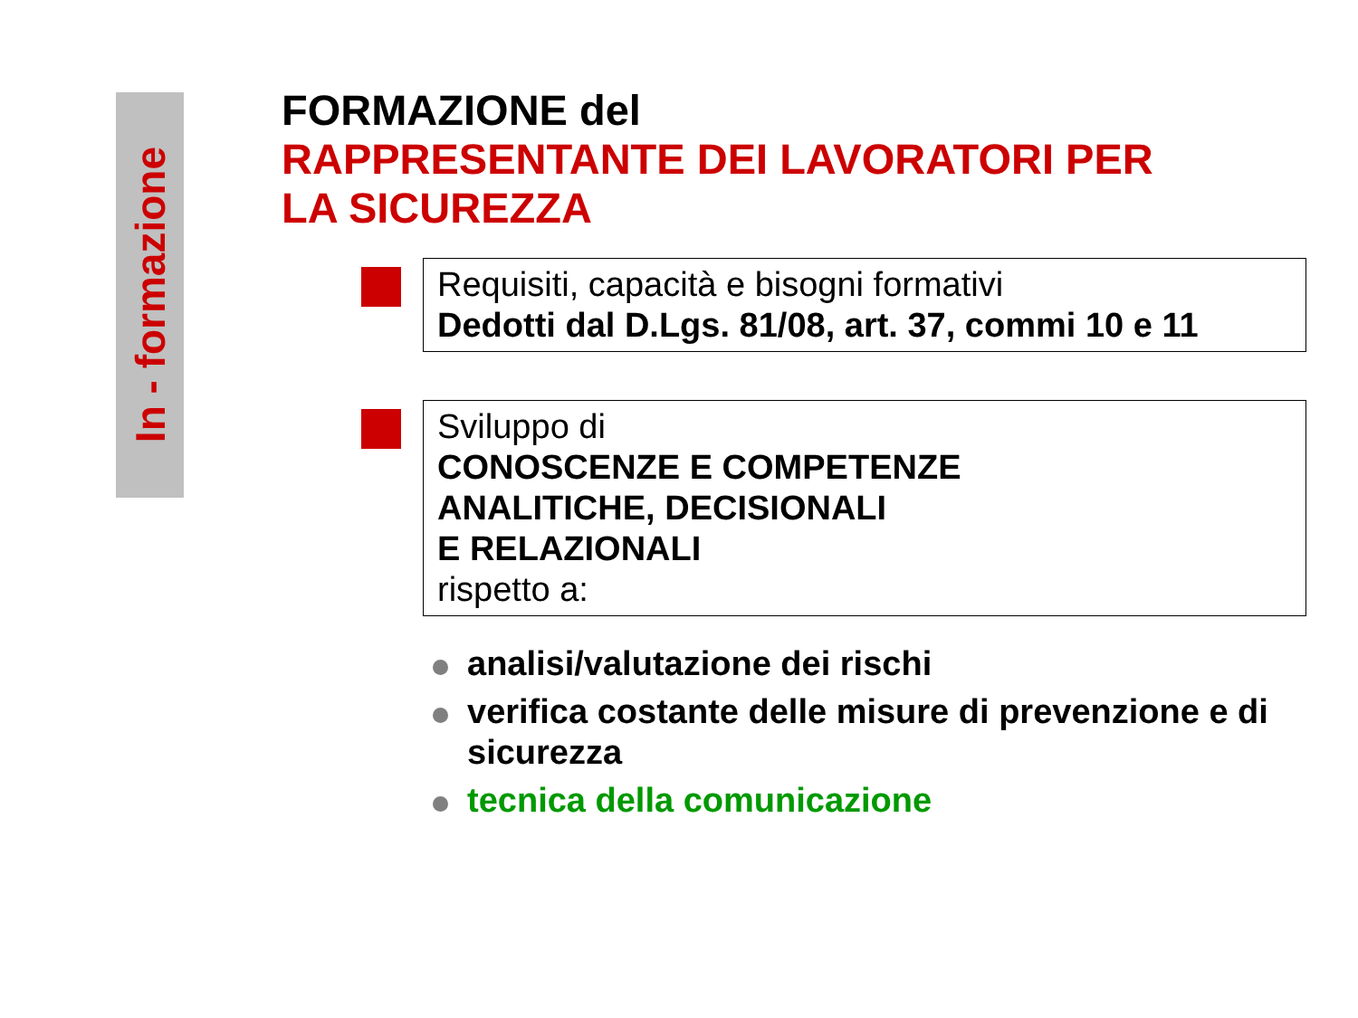In - formazione
FORMAZIONE del
RAPPRESENTANTE DEI LAVORATORI PER
LA SICUREZZA
Requisiti, capacità e bisogni formativi
Dedotti dal D.Lgs. 81/08, art. 37, commi 10 e 11
Sviluppo di
CONOSCENZE E COMPETENZE
ANALITICHE, DECISIONALI
E RELAZIONALI
rispetto a:
analisi/valutazione dei rischi
verifica costante delle misure di prevenzione e di sicurezza
tecnica della comunicazione